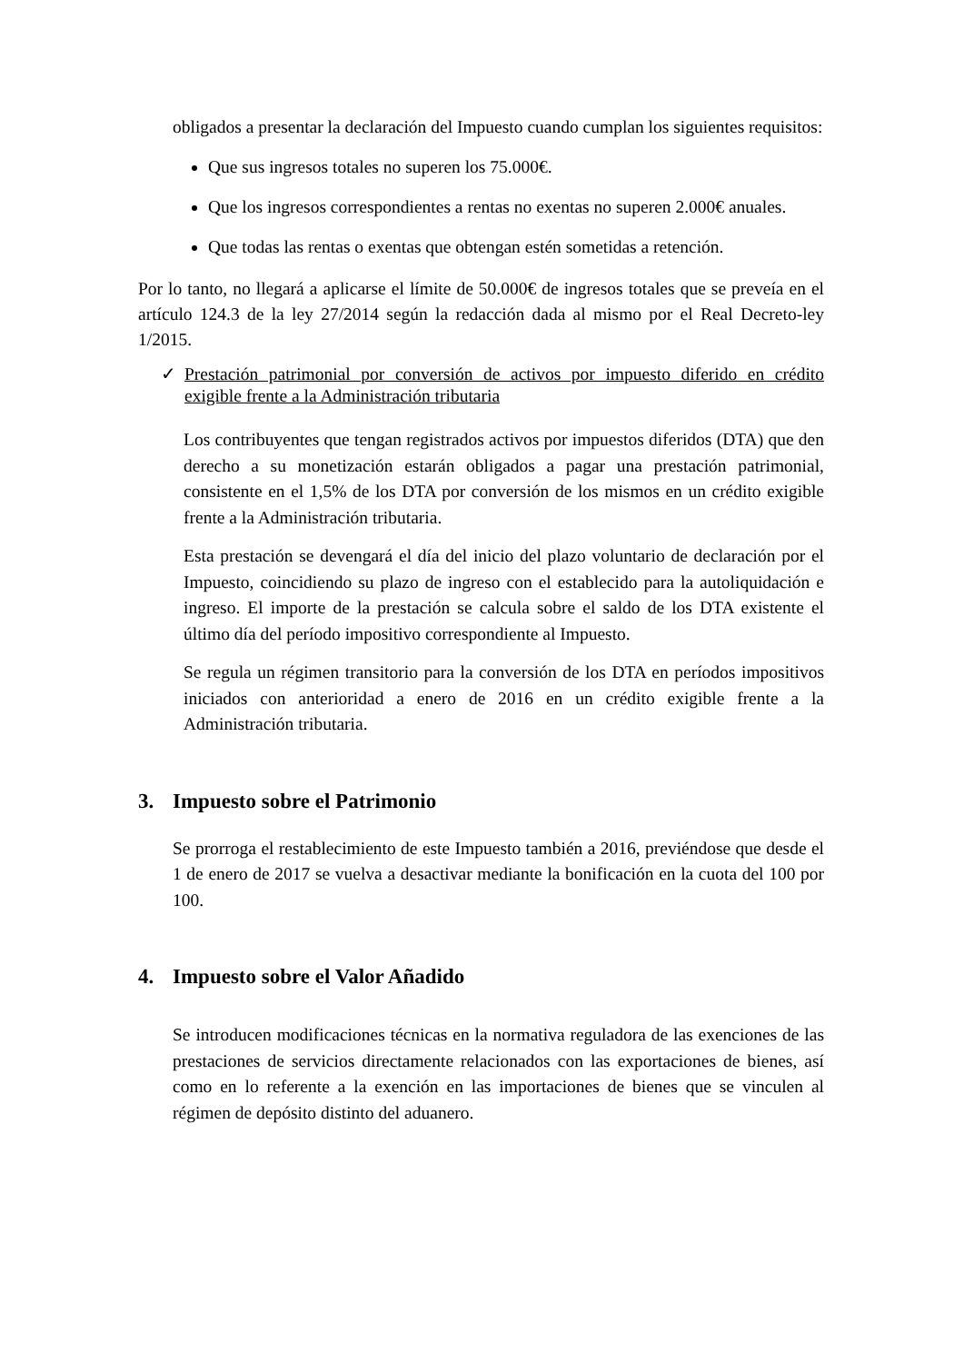obligados a presentar la declaración del Impuesto cuando cumplan los siguientes requisitos:
Que sus ingresos totales no superen los 75.000€.
Que los ingresos correspondientes a rentas no exentas no superen 2.000€ anuales.
Que todas las rentas o exentas que obtengan estén sometidas a retención.
Por lo tanto, no llegará a aplicarse el límite de 50.000€ de ingresos totales que se preveía en el artículo 124.3 de la ley 27/2014 según la redacción dada al mismo por el Real Decreto-ley 1/2015.
✓ Prestación patrimonial por conversión de activos por impuesto diferido en crédito exigible frente a la Administración tributaria
Los contribuyentes que tengan registrados activos por impuestos diferidos (DTA) que den derecho a su monetización estarán obligados a pagar una prestación patrimonial, consistente en el 1,5% de los DTA por conversión de los mismos en un crédito exigible frente a la Administración tributaria.
Esta prestación se devengará el día del inicio del plazo voluntario de declaración por el Impuesto, coincidiendo su plazo de ingreso con el establecido para la autoliquidación e ingreso. El importe de la prestación se calcula sobre el saldo de los DTA existente el último día del período impositivo correspondiente al Impuesto.
Se regula un régimen transitorio para la conversión de los DTA en períodos impositivos iniciados con anterioridad a enero de 2016 en un crédito exigible frente a la Administración tributaria.
3. Impuesto sobre el Patrimonio
Se prorroga el restablecimiento de este Impuesto también a 2016, previéndose que desde el 1 de enero de 2017 se vuelva a desactivar mediante la bonificación en la cuota del 100 por 100.
4. Impuesto sobre el Valor Añadido
Se introducen modificaciones técnicas en la normativa reguladora de las exenciones de las prestaciones de servicios directamente relacionados con las exportaciones de bienes, así como en lo referente a la exención en las importaciones de bienes que se vinculen al régimen de depósito distinto del aduanero.